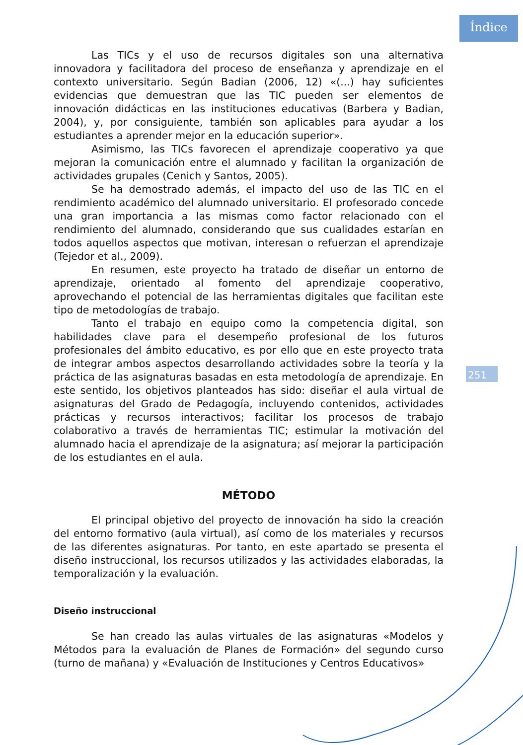Índice
251
Las TICs y el uso de recursos digitales son una alternativa innovadora y facilitadora del proceso de enseñanza y aprendizaje en el contexto universitario. Según Badian (2006, 12) «(...) hay suficientes evidencias que demuestran que las TIC pueden ser elementos de innovación didácticas en las instituciones educativas (Barbera y Badian, 2004), y, por consiguiente, también son aplicables para ayudar a los estudiantes a aprender mejor en la educación superior».
Asimismo, las TICs favorecen el aprendizaje cooperativo ya que mejoran la comunicación entre el alumnado y facilitan la organización de actividades grupales (Cenich y Santos, 2005).
Se ha demostrado además, el impacto del uso de las TIC en el rendimiento académico del alumnado universitario. El profesorado concede una gran importancia a las mismas como factor relacionado con el rendimiento del alumnado, considerando que sus cualidades estarían en todos aquellos aspectos que motivan, interesan o refuerzan el aprendizaje (Tejedor et al., 2009).
En resumen, este proyecto ha tratado de diseñar un entorno de aprendizaje, orientado al fomento del aprendizaje cooperativo, aprovechando el potencial de las herramientas digitales que facilitan este tipo de metodologías de trabajo.
Tanto el trabajo en equipo como la competencia digital, son habilidades clave para el desempeño profesional de los futuros profesionales del ámbito educativo, es por ello que en este proyecto trata de integrar ambos aspectos desarrollando actividades sobre la teoría y la práctica de las asignaturas basadas en esta metodología de aprendizaje. En este sentido, los objetivos planteados has sido: diseñar el aula virtual de asignaturas del Grado de Pedagogía, incluyendo contenidos, actividades prácticas y recursos interactivos; facilitar los procesos de trabajo colaborativo a través de herramientas TIC; estimular la motivación del alumnado hacia el aprendizaje de la asignatura; así mejorar la participación de los estudiantes en el aula.
MÉTODO
El principal objetivo del proyecto de innovación ha sido la creación del entorno formativo (aula virtual), así como de los materiales y recursos de las diferentes asignaturas. Por tanto, en este apartado se presenta el diseño instruccional, los recursos utilizados y las actividades elaboradas, la temporalización y la evaluación.
Diseño instruccional
Se han creado las aulas virtuales de las asignaturas «Modelos y Métodos para la evaluación de Planes de Formación» del segundo curso (turno de mañana) y «Evaluación de Instituciones y Centros Educativos»